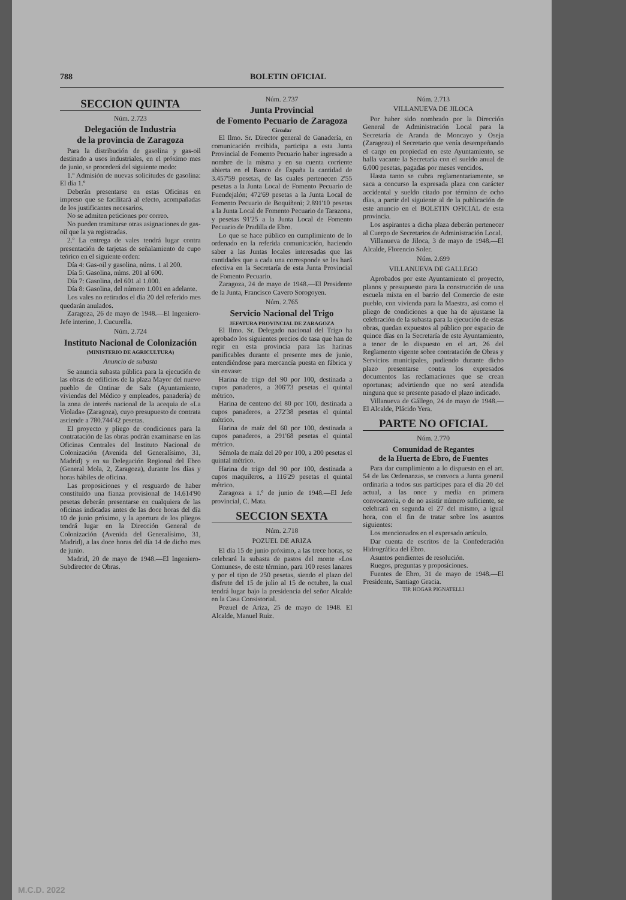788 BOLETIN OFICIAL
SECCION QUINTA
Núm. 2.723
Delegación de Industria
de la provincia de Zaragoza
Para la distribución de gasolina y gas-oil destinado a usos industriales, en el próximo mes de junio, se procederá del siguiente modo:
1.º Admisión de nuevas solicitudes de gasolina: El día 1.º
Deberán presentarse en estas Oficinas en impreso que se facilitará al efecto, acompañadas de los justificantes necesarios.
No se admiten peticiones por correo.
No pueden tramitarse otras asignaciones de gas-oil que la ya registradas.
2.º La entrega de vales tendrá lugar contra presentación de tarjetas de señalamiento de cupo teórico en el siguiente orden:
Día 4: Gas-oil y gasolina, núms. 1 al 200.
Día 5: Gasolina, núms. 201 al 600.
Día 7: Gasolina, del 601 al 1.000.
Día 8: Gasolina, del número 1.001 en adelante.
Los vales no retirados el día 20 del referido mes quedarán anulados.
Zaragoza, 26 de mayo de 1948.—El Ingeniero-Jefe interino, J. Cucurella.
Núm. 2.724
Instituto Nacional de Colonización
(MINISTERIO DE AGRICULTURA)
Anuncio de subasta
Se anuncia subasta pública para la ejecución de las obras de edificios de la plaza Mayor del nuevo pueblo de Ontinar de Salz (Ayuntamiento, viviendas del Médico y empleados, panadería) de la zona de interés nacional de la acequia de «La Violada» (Zaragoza), cuyo presupuesto de contrata asciende a 780.744'42 pesetas.
El proyecto y pliego de condiciones para la contratación de las obras podrán examinarse en las Oficinas Centrales del Instituto Nacional de Colonización (Avenida del Generalísimo, 31, Madrid) y en su Delegación Regional del Ebro (General Mola, 2, Zaragoza), durante los días y horas hábiles de oficina.
Las proposiciones y el resguardo de haber constituído una fianza provisional de 14.614'90 pesetas deberán presentarse en cualquiera de las oficinas indicadas antes de las doce horas del día 10 de junio próximo, y la apertura de los pliegos tendrá lugar en la Dirección General de Colonización (Avenida del Generalísimo, 31, Madrid), a las doce horas del día 14 de dicho mes de junio.
Madrid, 20 de mayo de 1948.—El Ingeniero-Subdirector de Obras.
Núm. 2.737
Junta Provincial
de Fomento Pecuario de Zaragoza
Circular
El Ilmo. Sr. Director general de Ganadería, en comunicación recibida, participa a esta Junta Provincial de Fomento Pecuario haber ingresado a nombre de la misma y en su cuenta corriente abierta en el Banco de España la cantidad de 3.457'59 pesetas, de las cuales pertenecen 2'55 pesetas a la Junta Local de Fomento Pecuario de Fuendejalón; 472'69 pesetas a la Junta Local de Fomento Pecuario de Boquiñeni; 2.891'10 pesetas a la Junta Local de Fomento Pecuario de Tarazona, y pesetas 91'25 a la Junta Local de Fomento Pecuario de Pradilla de Ebro.
Lo que se hace público en cumplimiento de lo ordenado en la referida comunicación, haciendo saber a las Juntas locales interesadas que las cantidades que a cada una corresponde se les hará efectiva en la Secretaría de esta Junta Provincial de Fomento Pecuario.
Zaragoza, 24 de mayo de 1948.—El Presidente de la Junta, Francisco Cavero Sorogoyen.
Núm. 2.765
Servicio Nacional del Trigo
JEFATURA PROVINCIAL DE ZARAGOZA
El Ilmo. Sr. Delegado nacional del Trigo ha aprobado los siguientes precios de tasa que han de regir en esta provincia para las harinas panificables durante el presente mes de junio, entendiéndose para mercancía puesta en fábrica y sin envase:
Harina de trigo del 90 por 100, destinada a cupos panaderos, a 306'73 pesetas el quintal métrico.
Harina de centeno del 80 por 100, destinada a cupos panaderos, a 272'38 pesetas el quintal métrico.
Harina de maíz del 60 por 100, destinada a cupos panaderos, a 291'68 pesetas el quintal métrico.
Sémola de maíz del 20 por 100, a 200 pesetas el quintal métrico.
Harina de trigo del 90 por 100, destinada a cupos maquileros, a 116'29 pesetas el quintal métrico.
Zaragoza a 1.º de junio de 1948.—El Jefe provincial, C. Mata.
SECCION SEXTA
Núm. 2.718
POZUEL DE ARIZA
El día 15 de junio próximo, a las trece horas, se celebrará la subasta de pastos del monte «Los Comunes», de este término, para 100 reses lanares y por el tipo de 250 pesetas, siendo el plazo del disfrute del 15 de julio al 15 de octubre, la cual tendrá lugar bajo la presidencia del señor Alcalde en la Casa Consistorial.
Pozuel de Ariza, 25 de mayo de 1948. El Alcalde, Manuel Ruiz.
Núm. 2.713
VILLANUEVA DE JILOCA
Por haber sido nombrado por la Dirección General de Administración Local para la Secretaría de Aranda de Moncayo y Oseja (Zaragoza) el Secretario que venía desempeñando el cargo en propiedad en este Ayuntamiento, se halla vacante la Secretaría con el sueldo anual de 6.000 pesetas, pagadas por meses vencidos.
Hasta tanto se cubra reglamentariamente, se saca a concurso la expresada plaza con carácter accidental y sueldo citado por término de ocho días, a partir del siguiente al de la publicación de este anuncio en el BOLETIN OFICIAL de esta provincia.
Los aspirantes a dicha plaza deberán pertenecer al Cuerpo de Secretarios de Administración Local.
Villanueva de Jiloca, 3 de mayo de 1948.—El Alcalde, Florencio Soler.
Núm. 2.699
VILLANUEVA DE GALLEGO
Aprobados por este Ayuntamiento el proyecto, planos y presupuesto para la construcción de una escuela mixta en el barrio del Comercio de este pueblo, con vivienda para la Maestra, así como el pliego de condiciones a que ha de ajustarse la celebración de la subasta para la ejecución de estas obras, quedan expuestos al público por espacio de quince días en la Secretaría de este Ayuntamiento, a tenor de lo dispuesto en el art. 26 del Reglamento vigente sobre contratación de Obras y Servicios municipales, pudiendo durante dicho plazo presentarse contra los expresados documentos las reclamaciones que se crean oportunas; advirtiendo que no será atendida ninguna que se presente pasado el plazo indicado.
Villanueva de Gállego, 24 de mayo de 1948.—El Alcalde, Plácido Yera.
PARTE NO OFICIAL
Núm. 2.770
Comunidad de Regantes
de la Huerta de Ebro, de Fuentes
Para dar cumplimiento a lo dispuesto en el art. 54 de las Ordenanzas, se convoca a Junta general ordinaria a todos sus partícipes para el día 20 del actual, a las once y media en primera convocatoria, o de no asistir número suficiente, se celebrará en segunda el 27 del mismo, a igual hora, con el fin de tratar sobre los asuntos siguientes:
Los mencionados en el expresado artículo.
Dar cuenta de escritos de la Confederación Hidrográfica del Ebro.
Asuntos pendientes de resolución.
Ruegos, preguntas y proposiciones.
Fuentes de Ebro, 31 de mayo de 1948.—El Presidente, Santiago Gracia.
TIP. HOGAR PIGNATELLI
M.C.D. 2022